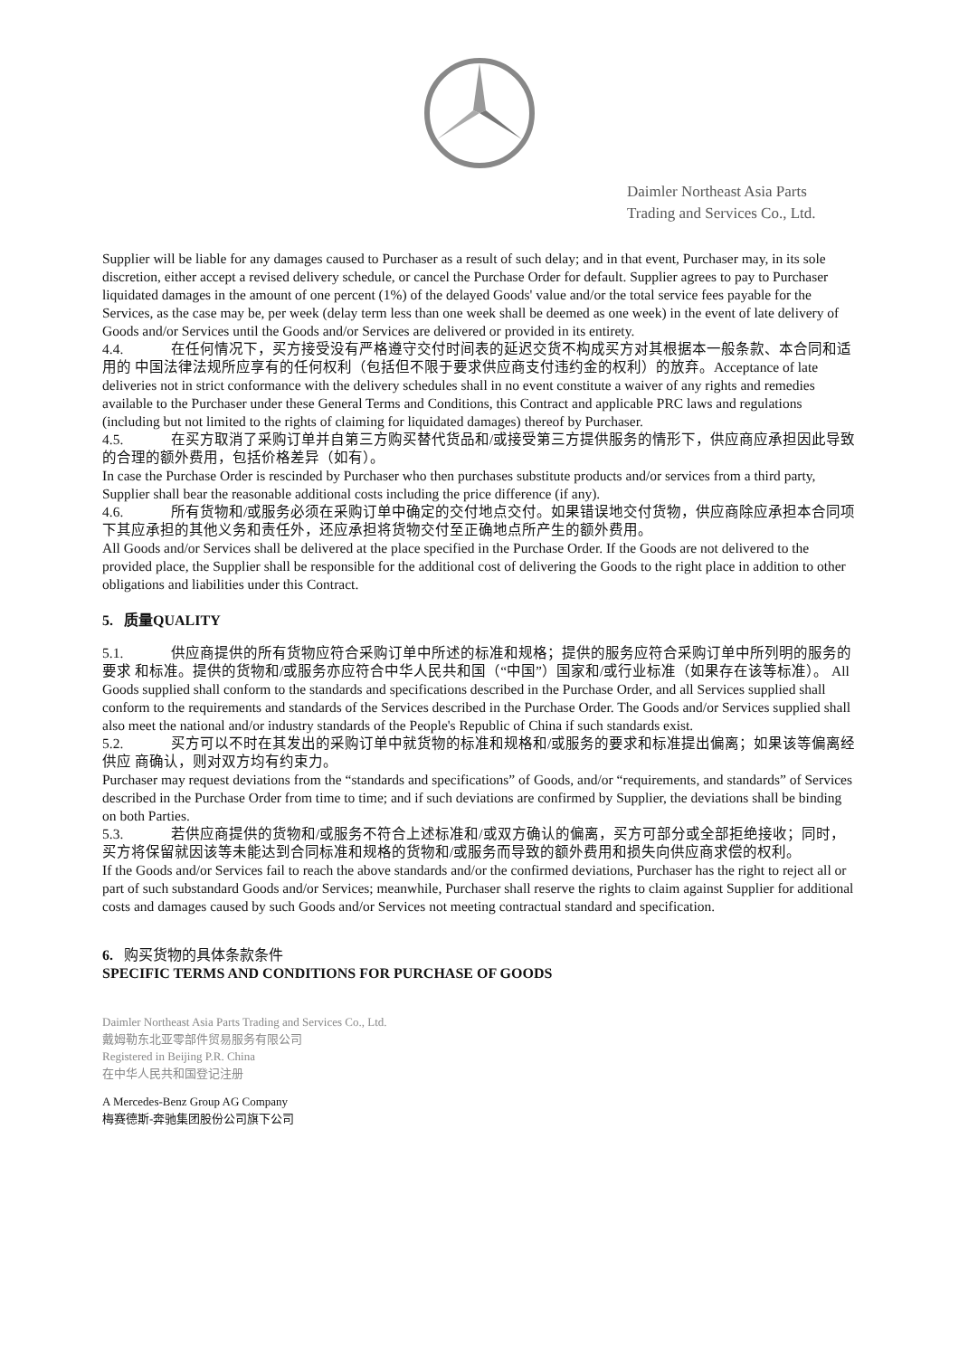Daimler Northeast Asia Parts
Trading and Services Co., Ltd.
Supplier will be liable for any damages caused to Purchaser as a result of such delay; and in that event, Purchaser may, in its sole discretion, either accept a revised delivery schedule, or cancel the Purchase Order for default. Supplier agrees to pay to Purchaser liquidated damages in the amount of one percent (1%) of the delayed Goods' value and/or the total service fees payable for the Services, as the case may be, per week (delay term less than one week shall be deemed as one week) in the event of late delivery of Goods and/or Services until the Goods and/or Services are delivered or provided in its entirety.
4.4. 在任何情况下，买方接受没有严格遵守交付时间表的延迟交货不构成买方对其根据本一般条款、本合同和适用的 中国法律法规所应享有的任何权利（包括但不限于要求供应商支付违约金的权利）的放弃。Acceptance of late deliveries not in strict conformance with the delivery schedules shall in no event constitute a waiver of any rights and remedies available to the Purchaser under these General Terms and Conditions, this Contract and applicable PRC laws and regulations (including but not limited to the rights of claiming for liquidated damages) thereof by Purchaser.
4.5. 在买方取消了采购订单并自第三方购买替代货品和/或接受第三方提供服务的情形下，供应商应承担因此导致的合理的额外费用，包括价格差异（如有）。
In case the Purchase Order is rescinded by Purchaser who then purchases substitute products and/or services from a third party, Supplier shall bear the reasonable additional costs including the price difference (if any).
4.6. 所有货物和/或服务必须在采购订单中确定的交付地点交付。如果错误地交付货物，供应商除应承担本合同项下其应承担的其他义务和责任外，还应承担将货物交付至正确地点所产生的额外费用。
All Goods and/or Services shall be delivered at the place specified in the Purchase Order. If the Goods are not delivered to the provided place, the Supplier shall be responsible for the additional cost of delivering the Goods to the right place in addition to other obligations and liabilities under this Contract.
5. 质量QUALITY
5.1. 供应商提供的所有货物应符合采购订单中所述的标准和规格；提供的服务应符合采购订单中所列明的服务的要求 和标准。提供的货物和/或服务亦应符合中华人民共和国（“中国”）国家和/或行业标准（如果存在该等标准）。 All Goods supplied shall conform to the standards and specifications described in the Purchase Order, and all Services supplied shall conform to the requirements and standards of the Services described in the Purchase Order. The Goods and/or Services supplied shall also meet the national and/or industry standards of the People's Republic of China if such standards exist.
5.2. 买方可以不时在其发出的采购订单中就货物的标准和规格和/或服务的要求和标准提出偏离；如果该等偏离经供应 商确认，则对双方均有约束力。
Purchaser may request deviations from the “standards and specifications” of Goods, and/or “requirements, and standards” of Services described in the Purchase Order from time to time; and if such deviations are confirmed by Supplier, the deviations shall be binding on both Parties.
5.3. 若供应商提供的货物和/或服务不符合上述标准和/或双方确认的偏离，买方可部分或全部拒绝接收；同时，
买方将保留就因该等未能达到合同标准和规格的货物和/或服务而导致的额外费用和损失向供应商求偿的权利。
If the Goods and/or Services fail to reach the above standards and/or the confirmed deviations, Purchaser has the right to reject all or part of such substandard Goods and/or Services; meanwhile, Purchaser shall reserve the rights to claim against Supplier for additional costs and damages caused by such Goods and/or Services not meeting contractual standard and specification.
6. 购买货物的具体条款条件
SPECIFIC TERMS AND CONDITIONS FOR PURCHASE OF GOODS
Daimler Northeast Asia Parts Trading and Services Co., Ltd.
戴姆勒东北亚零部件贸易服务有限公司
Registered in Beijing P.R. China
在中华人民共和国登记注册
A Mercedes-Benz Group AG Company
梅赛德斯-奔驰集团股份公司旗下公司